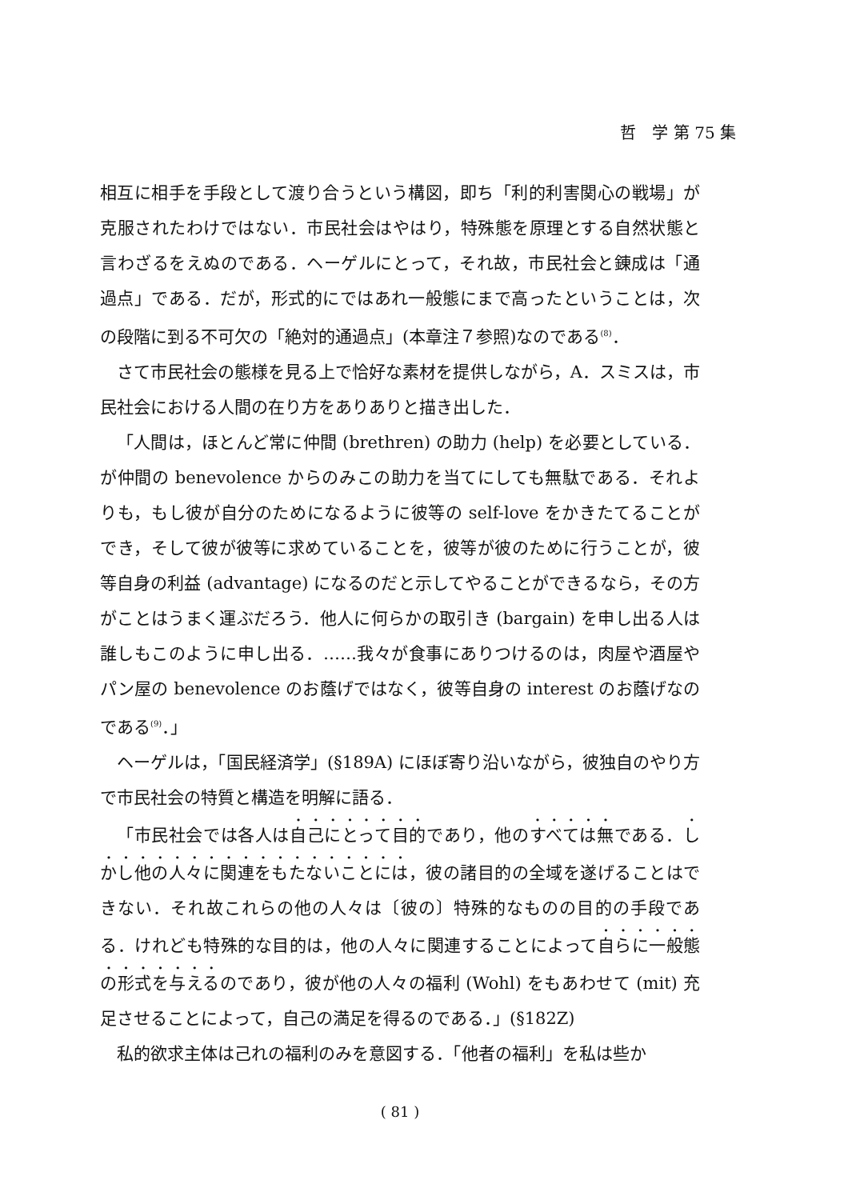哲　学 第 75 集
相互に相手を手段として渡り合うという構図，即ち「利的利害関心の戦場」が克服されたわけではない．市民社会はやはり，特殊態を原理とする自然状態と言わざるをえぬのである．ヘーゲルにとって，それ故，市民社会と錬成は「通過点」である．だが，形式的にではあれ一般態にまで高ったということは，次の段階に到る不可欠の「絶対的通過点」(本章注７参照)なのである<sup>(8)</sup>．
さて市民社会の態様を見る上で恰好な素材を提供しながら，A．スミスは，市民社会における人間の在り方をありありと描き出した．
「人間は，ほとんど常に仲間 (brethren) の助力 (help) を必要としている．が仲間の benevolence からのみこの助力を当てにしても無駄である．それよりも，もし彼が自分のためになるように彼等の self-love をかきたてることができ，そして彼が彼等に求めていることを，彼等が彼のために行うことが，彼等自身の利益 (advantage) になるのだと示してやることができるなら，その方がことはうまく運ぶだろう．他人に何らかの取引き (bargain) を申し出る人は誰しもこのように申し出る．……我々が食事にありつけるのは，肉屋や酒屋やパン屋の benevolence のお蔭げではなく，彼等自身の interest のお蔭げなのである<sup>(9)</sup>．」
ヘーゲルは，「国民経済学」(§189A) にほぼ寄り沿いながら，彼独自のやり方で市民社会の特質と構造を明解に語る．
「市民社会では各人は自己にとって目的であり，他のすべては無である．しかし他の人々に関連をもたないことには，彼の諸目的の全域を遂げることはできない．それ故これらの他の人々は〔彼の〕特殊的なものの目的の手段である．けれども特殊的な目的は，他の人々に関連することによって自らに一般態の形式を与えるのであり，彼が他の人々の福利 (Wohl) をもあわせて (mit) 充足させることによって，自己の満足を得るのである．」(§182Z)
私的欲求主体は己れの福利のみを意図する．「他者の福利」を私は些か
( 81 )